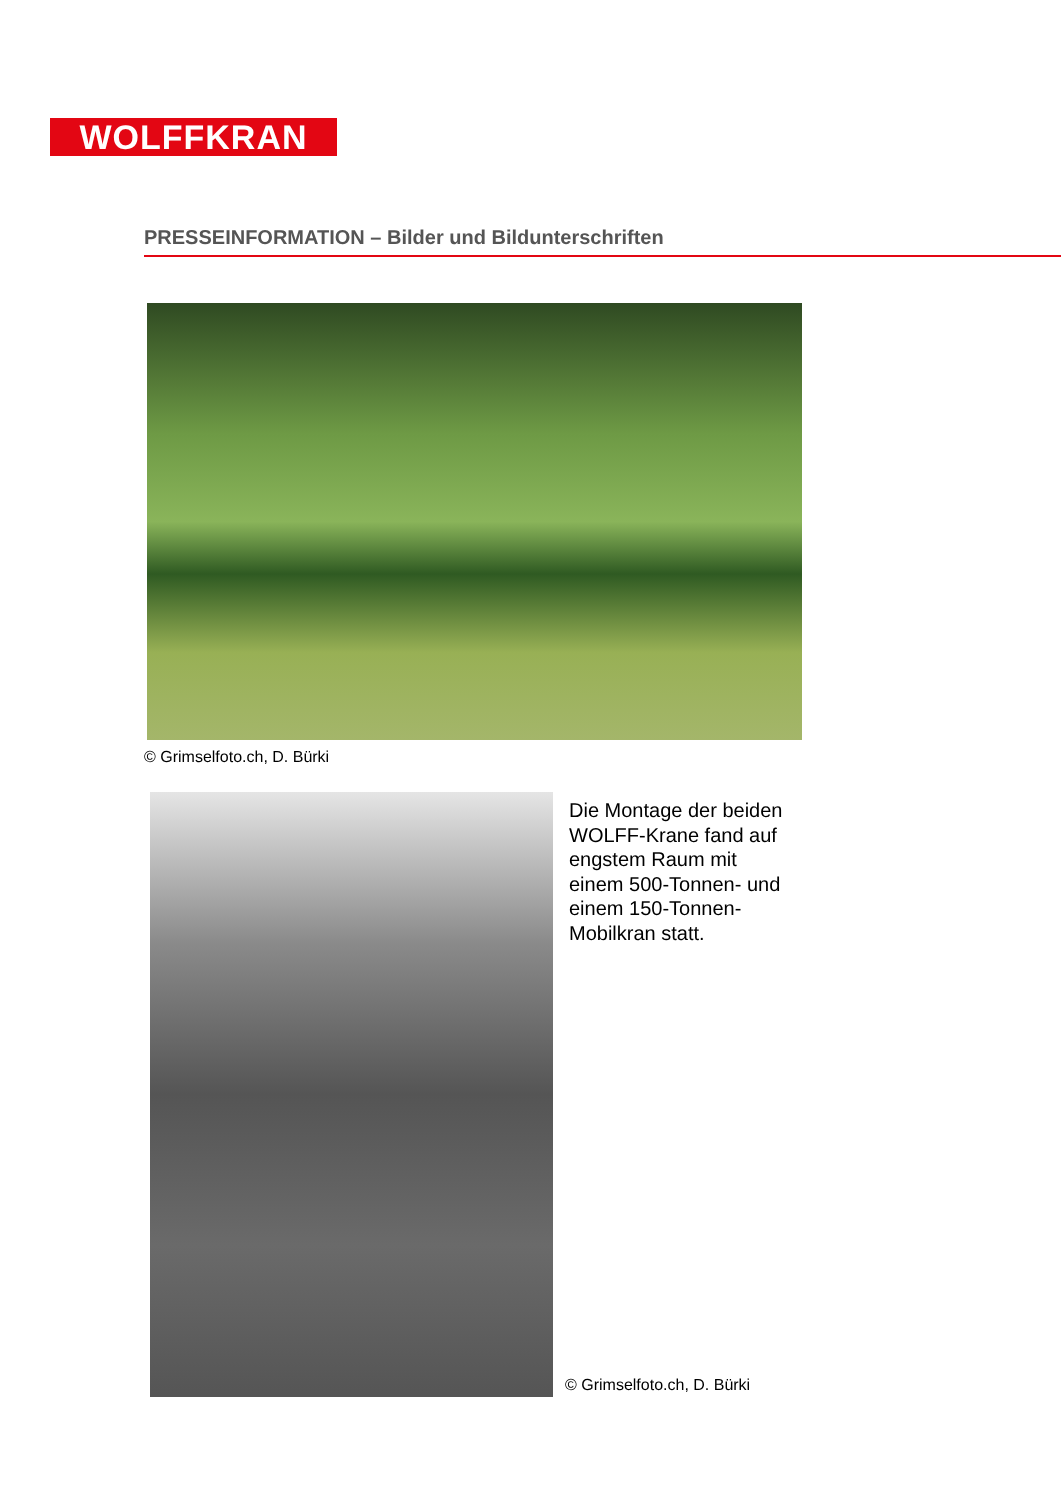WOLFFKRAN
PRESSEINFORMATION – Bilder und Bildunterschriften
© Grimselfoto.ch, D. Bürki
Die Montage der beiden WOLFF-Krane fand auf engstem Raum mit einem 500-Tonnen- und einem 150-Tonnen-Mobilkran statt.
© Grimselfoto.ch, D. Bürki